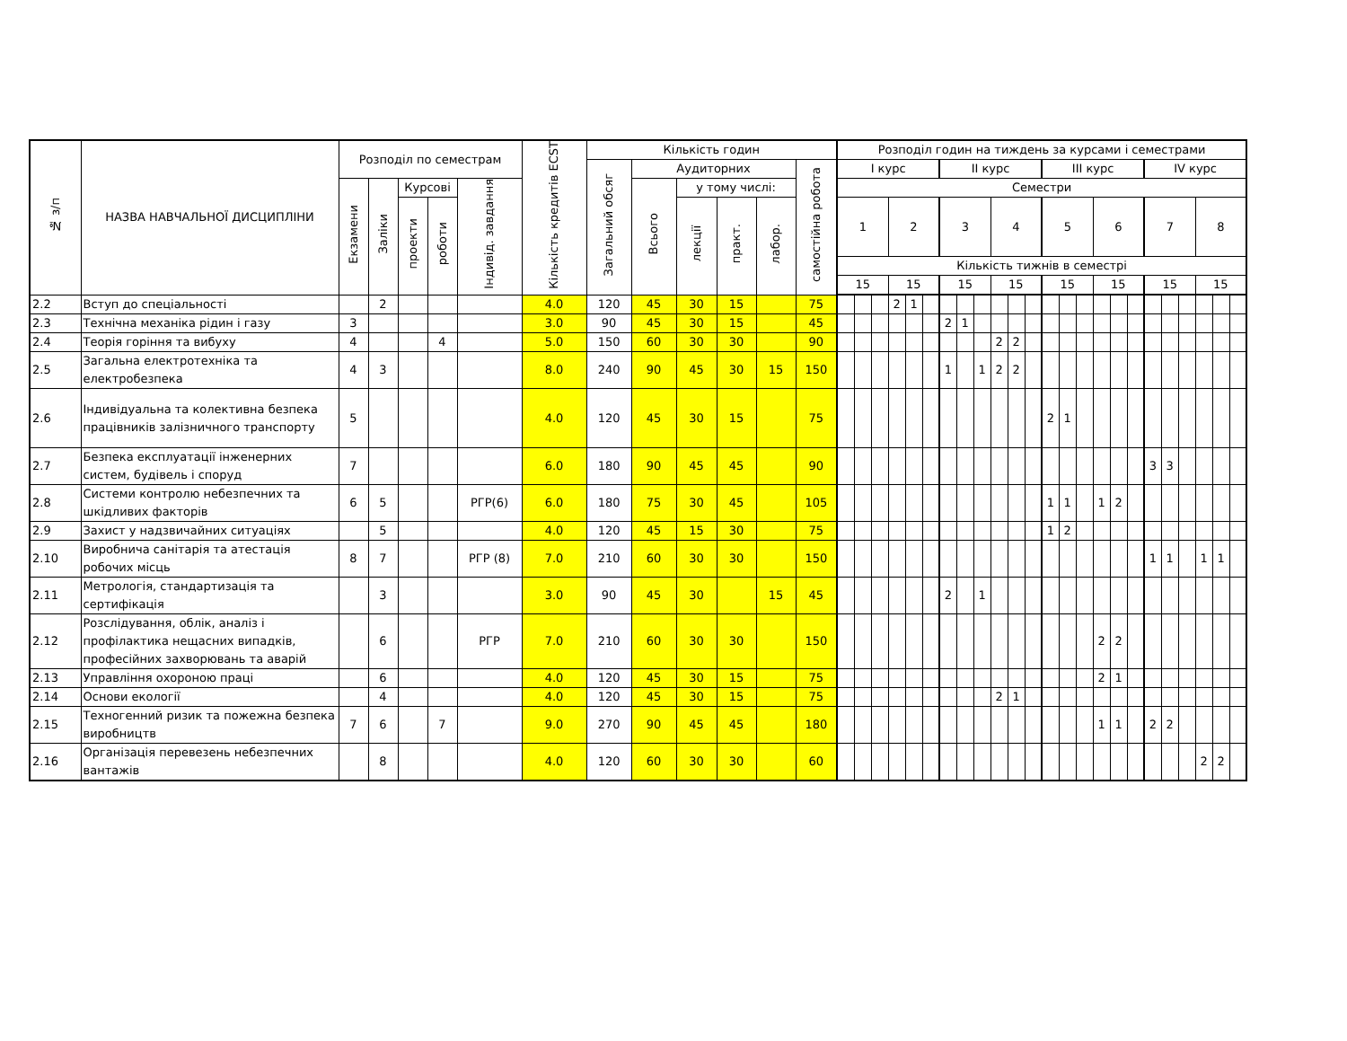| № з/п | НАЗВА НАВЧАЛЬНОЇ ДИСЦИПЛІНИ | Розподіл по семестрам | | | | | Кількість кредитів ECST | Кількість годин | | | | | | Розподіл годин на тиждень за курсами і семестрами | | | | | | | | | | | | | | | | | | | | | | | |
| --- | --- | --- | --- | --- | --- | --- | --- | --- | --- | --- | --- | --- | --- | --- | --- | --- | --- | --- | --- | --- | --- | --- | --- | --- | --- | --- | --- | --- | --- | --- | --- | --- | --- | --- | --- | --- | --- |
| | | | | | | | | Загальний обсяг | Аудиторних | | | | самостійна робота | I курс | | | | | | II курс | | | | | | III курс | | | | | | IV курс | | | | | |
| | | Екзамени | Заліки | Курсові | | Індивід. завдання | | | Всього | у тому числі: | | | | Семестри | | | | | | | | | | | | | | | | | | | | | | | |
| | | | | проекти | роботи | | | | | лекції | практ. | лабор. | | 1 | | | 2 | | | 3 | | | 4 | | | 5 | | | 6 | | | 7 | | | 8 | | |
| | | | | | | | | | | | | | | Кількість тижнів в семестрі | | | | | | | | | | | | | | | | | | | | | | | |
| | | | | | | | | | | | | | | 15 | | | 15 | | | 15 | | | 15 | | | 15 | | | 15 | | | 15 | | | 15 | | |
| 2.2 | Вступ до спеціальності | | 2 | | | | 4.0 | 120 | 45 | 30 | 15 | | 75 | | | | 2 | 1 | | | | | | | | | | | | | | | | | | | |
| 2.3 | Технічна механіка рідин і газу | 3 | | | | | 3.0 | 90 | 45 | 30 | 15 | | 45 | | | | | | | 2 | 1 | | | | | | | | | | | | | | | | |
| 2.4 | Теорія горіння та вибуху | 4 | | | 4 | | 5.0 | 150 | 60 | 30 | 30 | | 90 | | | | | | | | | | 2 | 2 | | | | | | | | | | | | | |
| 2.5 | Загальна електротехніка та електробезпека | 4 | 3 | | | | 8.0 | 240 | 90 | 45 | 30 | 15 | 150 | | | | | | | 1 | | 1 | 2 | 2 | | | | | | | | | | | | | |
| 2.6 | Індивідуальна та колективна безпека працівників залізничного транспорту | 5 | | | | | 4.0 | 120 | 45 | 30 | 15 | | 75 | | | | | | | | | | | | | 2 | 1 | | | | | | | | | | |
| 2.7 | Безпека експлуатації інженерних систем, будівель і споруд | 7 | | | | | 6.0 | 180 | 90 | 45 | 45 | | 90 | | | | | | | | | | | | | | | | | | | 3 | 3 | | | | |
| 2.8 | Системи контролю небезпечних та шкідливих факторів | 6 | 5 | | | РГР(6) | 6.0 | 180 | 75 | 30 | 45 | | 105 | | | | | | | | | | | | | 1 | 1 | | 1 | 2 | | | | | | | |
| 2.9 | Захист у надзвичайних ситуаціях | | 5 | | | | 4.0 | 120 | 45 | 15 | 30 | | 75 | | | | | | | | | | | | | 1 | 2 | | | | | | | | | | |
| 2.10 | Виробнича санітарія та атестація робочих місць | 8 | 7 | | | РГР (8) | 7.0 | 210 | 60 | 30 | 30 | | 150 | | | | | | | | | | | | | | | | | | | 1 | 1 | | 1 | 1 | |
| 2.11 | Метрологія, стандартизація та сертифікація | | 3 | | | | 3.0 | 90 | 45 | 30 | | 15 | 45 | | | | | | | 2 | | 1 | | | | | | | | | | | | | | | |
| 2.12 | Розслідування, облік, аналіз і профілактика нещасних випадків, професійних захворювань та аварій | | 6 | | | РГР | 7.0 | 210 | 60 | 30 | 30 | | 150 | | | | | | | | | | | | | | | | 2 | 2 | | | | | | | |
| 2.13 | Управління охороною праці | | 6 | | | | 4.0 | 120 | 45 | 30 | 15 | | 75 | | | | | | | | | | | | | | | | 2 | 1 | | | | | | | |
| 2.14 | Основи екології | | 4 | | | | 4.0 | 120 | 45 | 30 | 15 | | 75 | | | | | | | | | | 2 | 1 | | | | | | | | | | | | | |
| 2.15 | Техногенний ризик та пожежна безпека виробництв | 7 | 6 | | 7 | | 9.0 | 270 | 90 | 45 | 45 | | 180 | | | | | | | | | | | | | | | | 1 | 1 | | 2 | 2 | | | | |
| 2.16 | Організація перевезень небезпечних вантажів | | 8 | | | | 4.0 | 120 | 60 | 30 | 30 | | 60 | | | | | | | | | | | | | | | | | | | | | | 2 | 2 | |